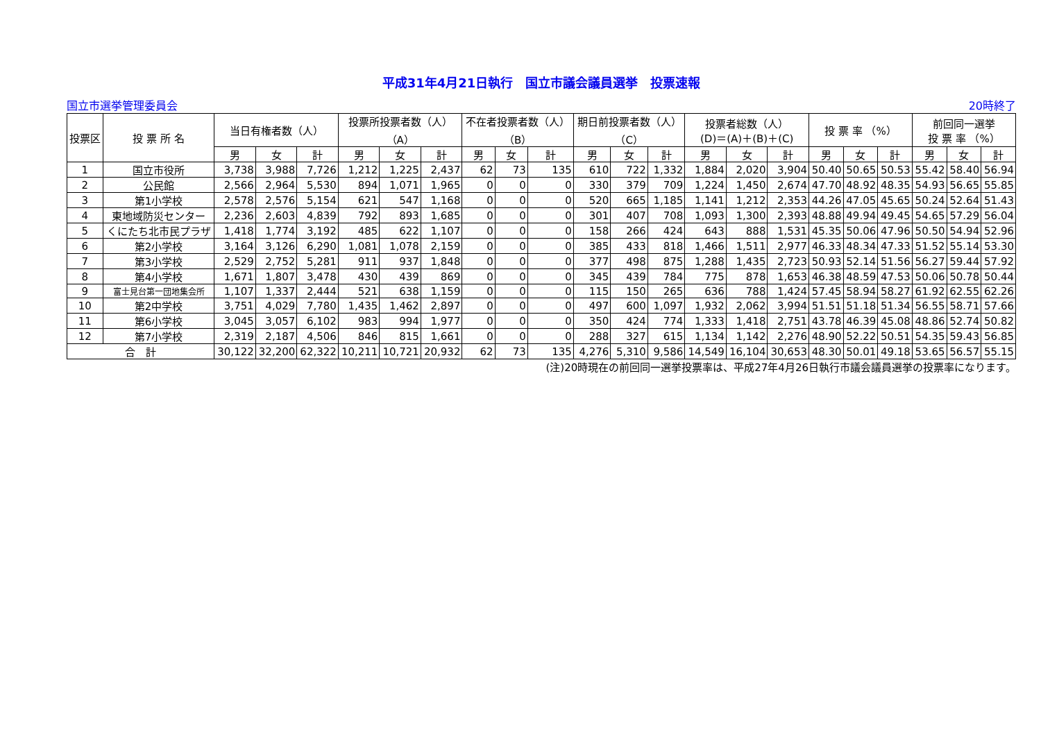平成31年4月21日執行　国立市議会議員選挙　投票速報
国立市選挙管理委員会 20時終了
| 投票区 | 投 票 所 名 | 当日有権者数（人） | | | 投票所投票者数（人） （A） | | | 不在者投票者数（人） （B） | | | 期日前投票者数（人） （C） | | | 投票者総数（人） (D)＝(A)＋(B)＋(C) | | | 投 票 率 （%） | | | 前回同一選挙 投 票 率 （%） | | |
| --- | --- | --- | --- | --- | --- | --- | --- | --- | --- | --- | --- | --- | --- | --- | --- | --- | --- | --- | --- | --- | --- | --- |
| | | 男 | 女 | 計 | 男 | 女 | 計 | 男 | 女 | 計 | 男 | 女 | 計 | 男 | 女 | 計 | 男 | 女 | 計 | 男 | 女 | 計 |
| 1 | 国立市役所 | 3,738 | 3,988 | 7,726 | 1,212 | 1,225 | 2,437 | 62 | 73 | 135 | 610 | 722 | 1,332 | 1,884 | 2,020 | 3,904 | 50.40 | 50.65 | 50.53 | 55.42 | 58.40 | 56.94 |
| 2 | 公民館 | 2,566 | 2,964 | 5,530 | 894 | 1,071 | 1,965 | 0 | 0 | 0 | 330 | 379 | 709 | 1,224 | 1,450 | 2,674 | 47.70 | 48.92 | 48.35 | 54.93 | 56.65 | 55.85 |
| 3 | 第1小学校 | 2,578 | 2,576 | 5,154 | 621 | 547 | 1,168 | 0 | 0 | 0 | 520 | 665 | 1,185 | 1,141 | 1,212 | 2,353 | 44.26 | 47.05 | 45.65 | 50.24 | 52.64 | 51.43 |
| 4 | 東地域防災センター | 2,236 | 2,603 | 4,839 | 792 | 893 | 1,685 | 0 | 0 | 0 | 301 | 407 | 708 | 1,093 | 1,300 | 2,393 | 48.88 | 49.94 | 49.45 | 54.65 | 57.29 | 56.04 |
| 5 | くにたち北市民プラザ | 1,418 | 1,774 | 3,192 | 485 | 622 | 1,107 | 0 | 0 | 0 | 158 | 266 | 424 | 643 | 888 | 1,531 | 45.35 | 50.06 | 47.96 | 50.50 | 54.94 | 52.96 |
| 6 | 第2小学校 | 3,164 | 3,126 | 6,290 | 1,081 | 1,078 | 2,159 | 0 | 0 | 0 | 385 | 433 | 818 | 1,466 | 1,511 | 2,977 | 46.33 | 48.34 | 47.33 | 51.52 | 55.14 | 53.30 |
| 7 | 第3小学校 | 2,529 | 2,752 | 5,281 | 911 | 937 | 1,848 | 0 | 0 | 0 | 377 | 498 | 875 | 1,288 | 1,435 | 2,723 | 50.93 | 52.14 | 51.56 | 56.27 | 59.44 | 57.92 |
| 8 | 第4小学校 | 1,671 | 1,807 | 3,478 | 430 | 439 | 869 | 0 | 0 | 0 | 345 | 439 | 784 | 775 | 878 | 1,653 | 46.38 | 48.59 | 47.53 | 50.06 | 50.78 | 50.44 |
| 9 | 富士見台第一団地集会所 | 1,107 | 1,337 | 2,444 | 521 | 638 | 1,159 | 0 | 0 | 0 | 115 | 150 | 265 | 636 | 788 | 1,424 | 57.45 | 58.94 | 58.27 | 61.92 | 62.55 | 62.26 |
| 10 | 第2中学校 | 3,751 | 4,029 | 7,780 | 1,435 | 1,462 | 2,897 | 0 | 0 | 0 | 497 | 600 | 1,097 | 1,932 | 2,062 | 3,994 | 51.51 | 51.18 | 51.34 | 56.55 | 58.71 | 57.66 |
| 11 | 第6小学校 | 3,045 | 3,057 | 6,102 | 983 | 994 | 1,977 | 0 | 0 | 0 | 350 | 424 | 774 | 1,333 | 1,418 | 2,751 | 43.78 | 46.39 | 45.08 | 48.86 | 52.74 | 50.82 |
| 12 | 第7小学校 | 2,319 | 2,187 | 4,506 | 846 | 815 | 1,661 | 0 | 0 | 0 | 288 | 327 | 615 | 1,134 | 1,142 | 2,276 | 48.90 | 52.22 | 50.51 | 54.35 | 59.43 | 56.85 |
| 合 計 | | 30,122 | 32,200 | 62,322 | 10,211 | 10,721 | 20,932 | 62 | 73 | 135 | 4,276 | 5,310 | 9,586 | 14,549 | 16,104 | 30,653 | 48.30 | 50.01 | 49.18 | 53.65 | 56.57 | 55.15 |
(注)20時現在の前回同一選挙投票率は、平成27年4月26日執行市議会議員選挙の投票率になります。